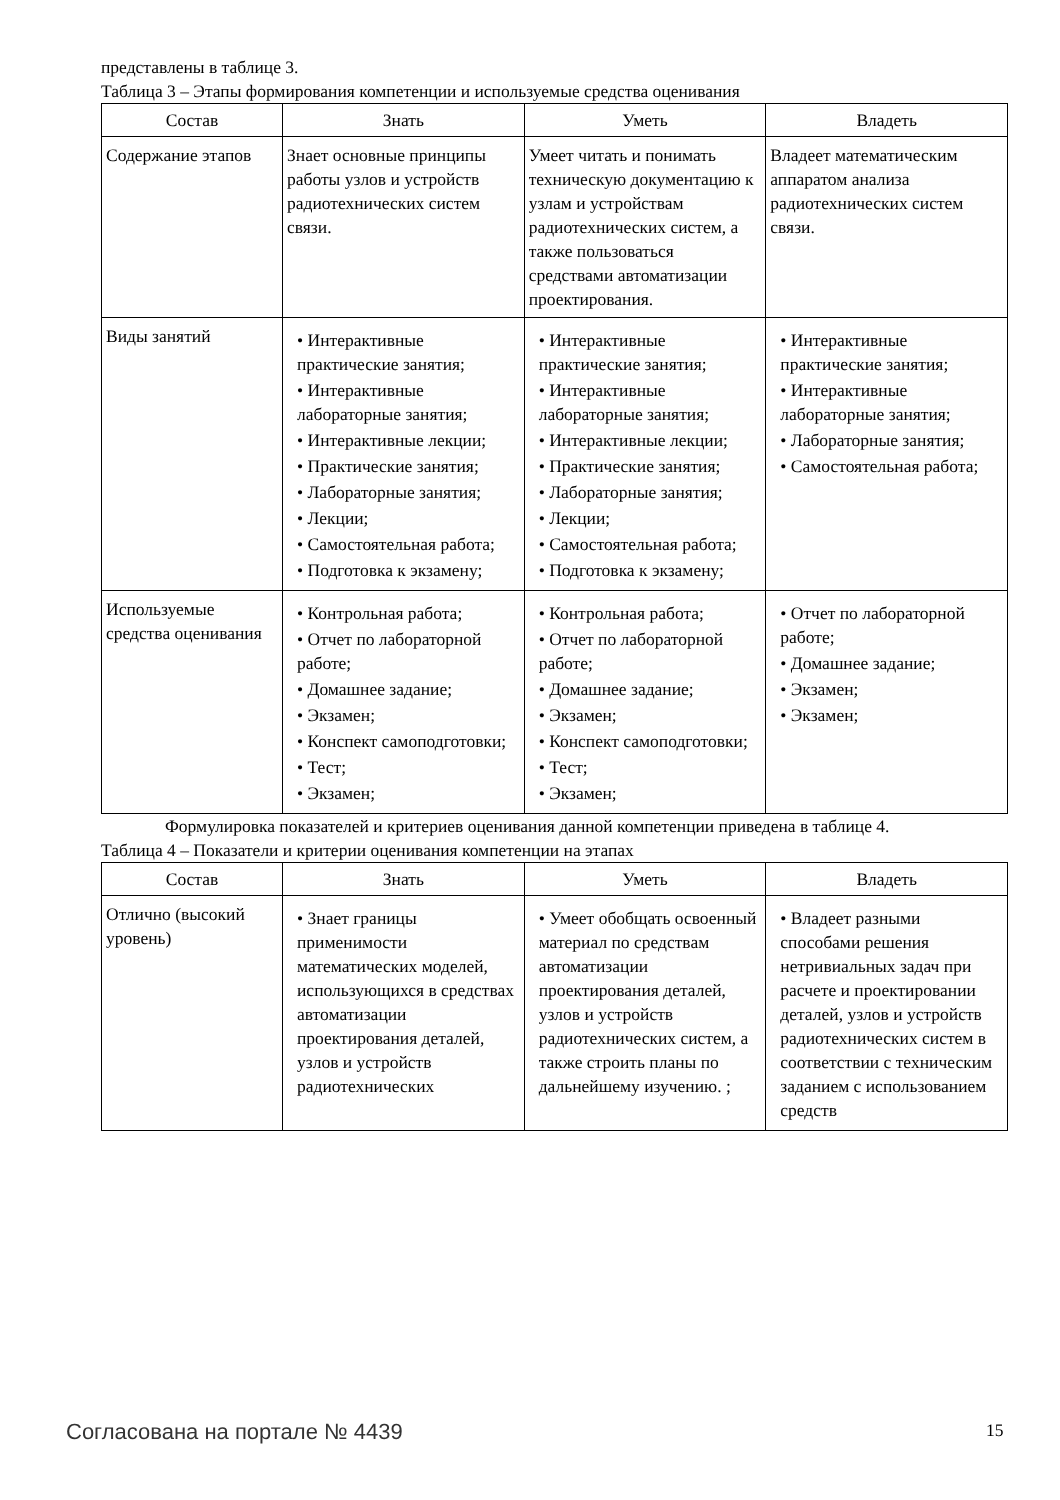представлены в таблице 3.
Таблица 3 – Этапы формирования компетенции и используемые средства оценивания
| Состав | Знать | Уметь | Владеть |
| --- | --- | --- | --- |
| Содержание этапов | Знает основные принципы работы узлов и устройств радиотехнических систем связи. | Умеет читать и понимать техническую документацию к узлам и устройствам радиотехнических систем, а также пользоваться средствами автоматизации проектирования. | Владеет математическим аппаратом анализа радиотехнических систем связи. |
| Виды занятий | • Интерактивные практические занятия; • Интерактивные лабораторные занятия; • Интерактивные лекции; • Практические занятия; • Лабораторные занятия; • Лекции; • Самостоятельная работа; • Подготовка к экзамену; | • Интерактивные практические занятия; • Интерактивные лабораторные занятия; • Интерактивные лекции; • Практические занятия; • Лабораторные занятия; • Лекции; • Самостоятельная работа; • Подготовка к экзамену; | • Интерактивные практические занятия; • Интерактивные лабораторные занятия; • Лабораторные занятия; • Самостоятельная работа; |
| Используемые средства оценивания | • Контрольная работа; • Отчет по лабораторной работе; • Домашнее задание; • Экзамен; • Конспект самоподготовки; • Тест; • Экзамен; | • Контрольная работа; • Отчет по лабораторной работе; • Домашнее задание; • Экзамен; • Конспект самоподготовки; • Тест; • Экзамен; | • Отчет по лабораторной работе; • Домашнее задание; • Экзамен; • Экзамен; |
Формулировка показателей и критериев оценивания данной компетенции приведена в таблице 4.
Таблица 4 – Показатели и критерии оценивания компетенции на этапах
| Состав | Знать | Уметь | Владеть |
| --- | --- | --- | --- |
| Отлично (высокий уровень) | • Знает границы применимости математических моделей, использующихся в средствах автоматизации проектирования деталей, узлов и устройств радиотехнических | • Умеет обобщать освоенный материал по средствам автоматизации проектирования деталей, узлов и устройств радиотехнических систем, а также строить планы по дальнейшему изучению. ; | • Владеет разными способами решения нетривиальных задач при расчете и проектировании деталей, узлов и устройств радиотехнических систем в соответствии с техническим заданием с использованием средств |
Согласована на портале № 4439 15